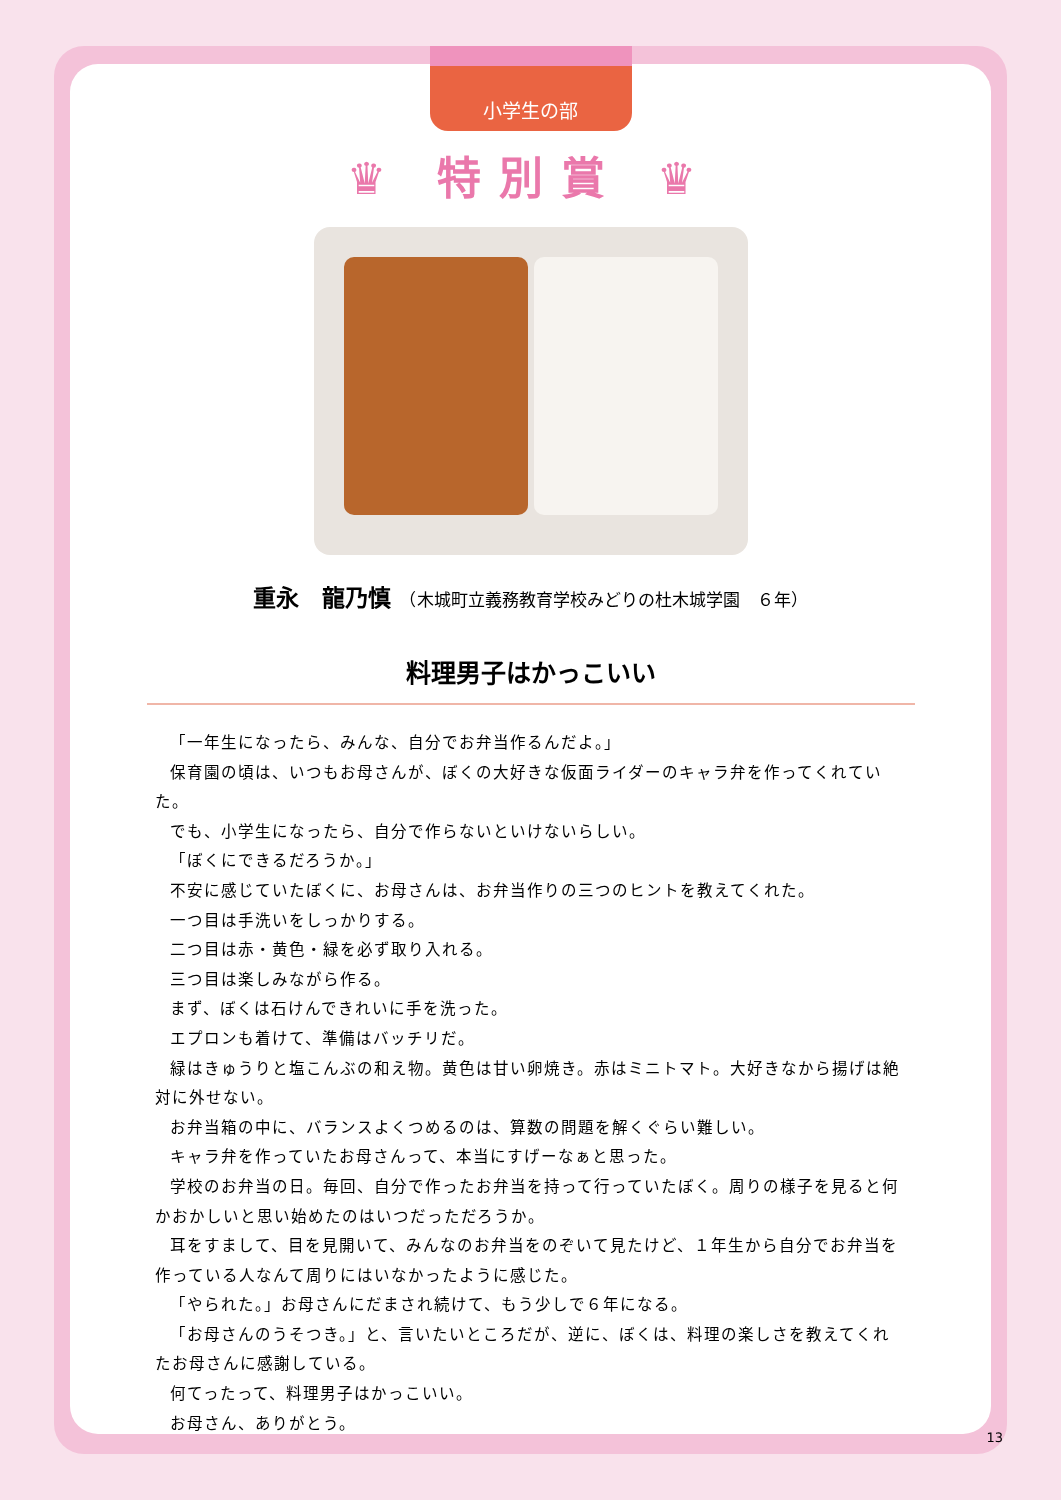小学生の部
♛ 特別賞 ♛
重永　龍乃慎　（木城町立義務教育学校みどりの杜木城学園　６年）
料理男子はかっこいい
「一年生になったら、みんな、自分でお弁当作るんだよ。」
保育園の頃は、いつもお母さんが、ぼくの大好きな仮面ライダーのキャラ弁を作ってくれていた。
でも、小学生になったら、自分で作らないといけないらしい。
「ぼくにできるだろうか。」
不安に感じていたぼくに、お母さんは、お弁当作りの三つのヒントを教えてくれた。
一つ目は手洗いをしっかりする。
二つ目は赤・黄色・緑を必ず取り入れる。
三つ目は楽しみながら作る。
まず、ぼくは石けんできれいに手を洗った。
エプロンも着けて、準備はバッチリだ。
緑はきゅうりと塩こんぶの和え物。黄色は甘い卵焼き。赤はミニトマト。大好きなから揚げは絶対に外せない。
お弁当箱の中に、バランスよくつめるのは、算数の問題を解くぐらい難しい。
キャラ弁を作っていたお母さんって、本当にすげーなぁと思った。
学校のお弁当の日。毎回、自分で作ったお弁当を持って行っていたぼく。周りの様子を見ると何かおかしいと思い始めたのはいつだっただろうか。
耳をすまして、目を見開いて、みんなのお弁当をのぞいて見たけど、１年生から自分でお弁当を作っている人なんて周りにはいなかったように感じた。
「やられた。」お母さんにだまされ続けて、もう少しで６年になる。
「お母さんのうそつき。」と、言いたいところだが、逆に、ぼくは、料理の楽しさを教えてくれたお母さんに感謝している。
何てったって、料理男子はかっこいい。
お母さん、ありがとう。
13